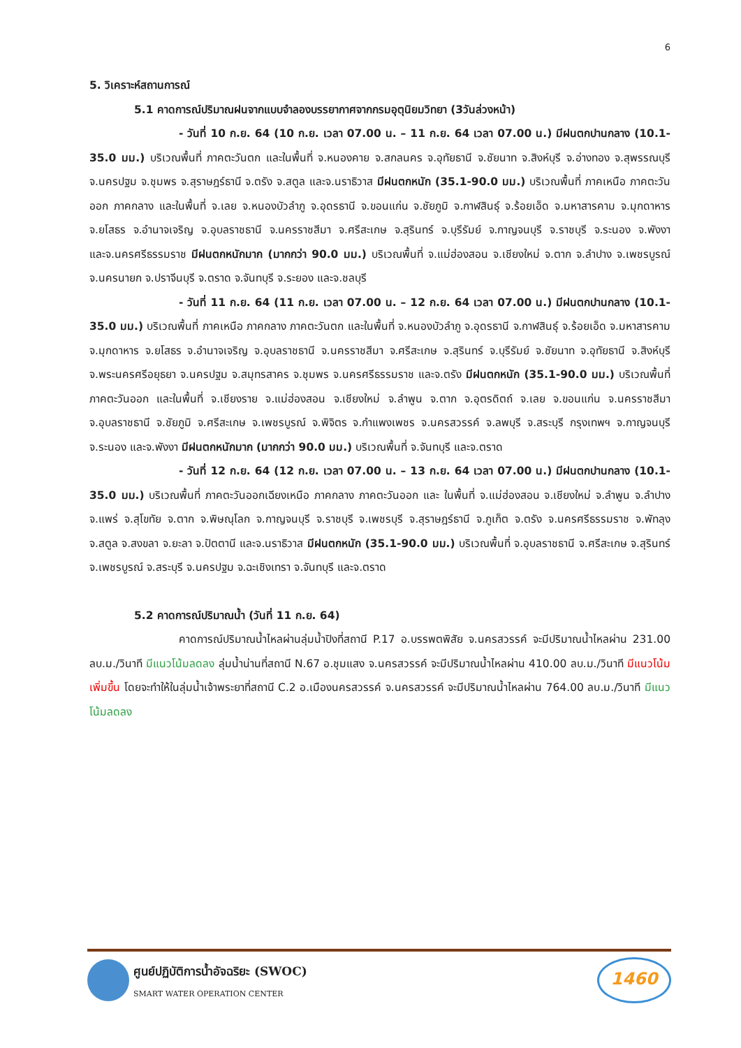6
5. วิเคราะห์สถานการณ์
5.1 คาดการณ์ปริมาณฝนจากแบบจำลองบรรยากาศจากกรมอุตุนิยมวิทยา (3วันล่วงหน้า)
- วันที่ 10 ก.ย. 64 (10 ก.ย. เวลา 07.00 น. – 11 ก.ย. 64 เวลา 07.00 น.) มีฝนตกปานกลาง (10.1-35.0 มม.) บริเวณพื้นที่ ภาคตะวันตก และในพื้นที่ จ.หนองคาย จ.สกลนคร จ.อุทัยธานี จ.ชัยนาท จ.สิงห์บุรี จ.อ่างทอง จ.สุพรรณบุรี จ.นครปฐม จ.ชุมพร จ.สุราษฎร์ธานี จ.ตรัง จ.สตูล และจ.นราธิวาส มีฝนตกหนัก (35.1-90.0 มม.) บริเวณพื้นที่ ภาคเหนือ ภาคตะวันออก ภาคกลาง และในพื้นที่ จ.เลย จ.หนองบัวลำภู จ.อุดรธานี จ.ขอนแก่น จ.ชัยภูมิ จ.กาฬสินธุ์ จ.ร้อยเอ็ด จ.มหาสารคาม จ.มุกดาหาร จ.ยโสธร จ.อำนาจเจริญ จ.อุบลราชธานี จ.นครราชสีมา จ.ศรีสะเกษ จ.สุรินทร์ จ.บุรีรัมย์ จ.กาญจนบุรี จ.ราชบุรี จ.ระนอง จ.พังงา และจ.นครศรีธรรมราช มีฝนตกหนักมาก (มากกว่า 90.0 มม.) บริเวณพื้นที่ จ.แม่ฮ่องสอน จ.เชียงใหม่ จ.ตาก จ.ลำปาง จ.เพชรบูรณ์ จ.นครนายก จ.ปราจีนบุรี จ.ตราด จ.จันทบุรี จ.ระยอง และจ.ชลบุรี
- วันที่ 11 ก.ย. 64 (11 ก.ย. เวลา 07.00 น. – 12 ก.ย. 64 เวลา 07.00 น.) มีฝนตกปานกลาง (10.1-35.0 มม.) บริเวณพื้นที่ ภาคเหนือ ภาคกลาง ภาคตะวันตก และในพื้นที่ จ.หนองบัวลำภู จ.อุดรธานี จ.กาฬสินธุ์ จ.ร้อยเอ็ด จ.มหาสารคาม จ.มุกดาหาร จ.ยโสธร จ.อำนาจเจริญ จ.อุบลราชธานี จ.นครราชสีมา จ.ศรีสะเกษ จ.สุรินทร์ จ.บุรีรัมย์ จ.ชัยนาท จ.อุทัยธานี จ.สิงห์บุรี จ.พระนครศรีอยุธยา จ.นครปฐม จ.สมุทรสาคร จ.ชุมพร จ.นครศรีธรรมราช และจ.ตรัง มีฝนตกหนัก (35.1-90.0 มม.) บริเวณพื้นที่ ภาคตะวันออก และในพื้นที่ จ.เชียงราย จ.แม่ฮ่องสอน จ.เชียงใหม่ จ.ลำพูน จ.ตาก จ.อุตรดิตถ์ จ.เลย จ.ขอนแก่น จ.นครราชสีมา จ.อุบลราชธานี จ.ชัยภูมิ จ.ศรีสะเกษ จ.เพชรบูรณ์ จ.พิจิตร จ.กำแพงเพชร จ.นครสวรรค์ จ.ลพบุรี จ.สระบุรี กรุงเทพฯ จ.กาญจนบุรี จ.ระนอง และจ.พังงา มีฝนตกหนักมาก (มากกว่า 90.0 มม.) บริเวณพื้นที่ จ.จันทบุรี และจ.ตราด
- วันที่ 12 ก.ย. 64 (12 ก.ย. เวลา 07.00 น. – 13 ก.ย. 64 เวลา 07.00 น.) มีฝนตกปานกลาง (10.1-35.0 มม.) บริเวณพื้นที่ ภาคตะวันออกเฉียงเหนือ ภาคกลาง ภาคตะวันออก และ ในพื้นที่ จ.แม่ฮ่องสอน จ.เชียงใหม่ จ.ลำพูน จ.ลำปาง จ.แพร่ จ.สุโขทัย จ.ตาก จ.พิษณุโลก จ.กาญจนบุรี จ.ราชบุรี จ.เพชรบุรี จ.สุราษฎร์ธานี จ.ภูเก็ต จ.ตรัง จ.นครศรีธรรมราช จ.พัทลุง จ.สตูล จ.สงขลา จ.ยะลา จ.ปัตตานี และจ.นราธิวาส มีฝนตกหนัก (35.1-90.0 มม.) บริเวณพื้นที่ จ.อุบลราชธานี จ.ศรีสะเกษ จ.สุรินทร์ จ.เพชรบูรณ์ จ.สระบุรี จ.นครปฐม จ.ฉะเชิงเทรา จ.จันทบุรี และจ.ตราด
5.2 คาดการณ์ปริมาณน้ำ (วันที่ 11 ก.ย. 64)
คาดการณ์ปริมาณน้ำไหลผ่านลุ่มน้ำปิงที่สถานี P.17 อ.บรรพตพิสัย จ.นครสวรรค์ จะมีปริมาณน้ำไหลผ่าน 231.00 ลบ.ม./วินาที มีแนวโน้มลดลง ลุ่มน้ำน่านที่สถานี N.67 อ.ชุมแสง จ.นครสวรรค์ จะมีปริมาณน้ำไหลผ่าน 410.00 ลบ.ม./วินาที มีแนวโน้มเพิ่มขึ้น โดยจะทำให้ในลุ่มน้ำเจ้าพระยาที่สถานี C.2 อ.เมืองนครสวรรค์ จ.นครสวรรค์ จะมีปริมาณน้ำไหลผ่าน 764.00 ลบ.ม./วินาที มีแนวโน้มลดลง
ศูนย์ปฏิบัติการน้ำอัจฉริยะ (SWOC)
SMART WATER OPERATION CENTER
1460